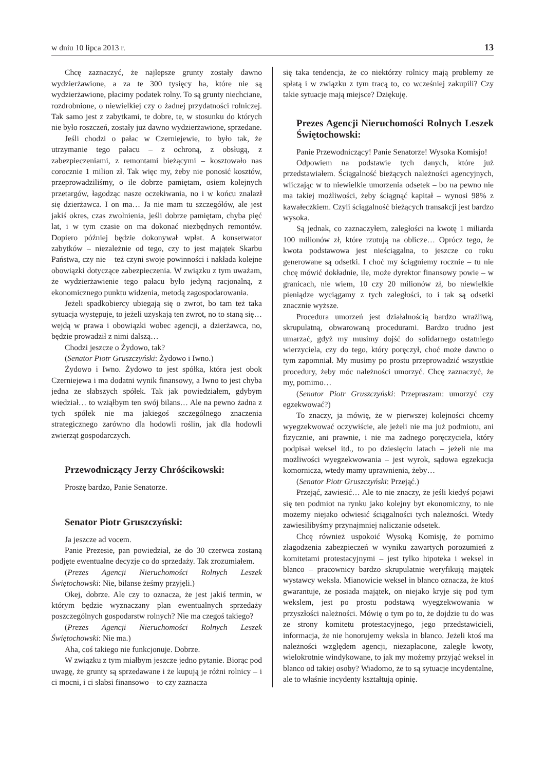w dniu 10 lipca 2013 r. 13
Chcę zaznaczyć, że najlepsze grunty zostały dawno wydzierżawione, a za te 300 tysięcy ha, które nie są wydzierżawione, płacimy podatek rolny. To są grunty niechciane, rozdrobnione, o niewielkiej czy o żadnej przydatności rolniczej. Tak samo jest z zabytkami, te dobre, te, w stosunku do których nie było roszczeń, zostały już dawno wydzierżawione, sprzedane.
Jeśli chodzi o pałac w Czerniejewie, to było tak, że utrzymanie tego pałacu – z ochroną, z obsługą, z zabezpieczeniami, z remontami bieżącymi – kosztowało nas corocznie 1 milion zł. Tak więc my, żeby nie ponosić kosztów, przeprowadziliśmy, o ile dobrze pamiętam, osiem kolejnych przetargów, łagodząc nasze oczekiwania, no i w końcu znalazł się dzierżawca. I on ma… Ja nie mam tu szczegółów, ale jest jakiś okres, czas zwolnienia, jeśli dobrze pamiętam, chyba pięć lat, i w tym czasie on ma dokonać niezbędnych remontów. Dopiero później będzie dokonywał wpłat. A konserwator zabytków – niezależnie od tego, czy to jest majątek Skarbu Państwa, czy nie – też czyni swoje powinności i nakłada kolejne obowiązki dotyczące zabezpieczenia. W związku z tym uważam, że wydzierżawienie tego pałacu było jedyną racjonalną, z ekonomicznego punktu widzenia, metodą zagospodarowania.
Jeżeli spadkobiercy ubiegają się o zwrot, bo tam też taka sytuacja występuje, to jeżeli uzyskają ten zwrot, no to staną się… wejdą w prawa i obowiązki wobec agencji, a dzierżawca, no, będzie prowadził z nimi dalszą…
Chodzi jeszcze o Żydowo, tak?
(Senator Piotr Gruszczyński: Żydowo i Iwno.)
Żydowo i Iwno. Żydowo to jest spółka, która jest obok Czerniejewa i ma dodatni wynik finansowy, a Iwno to jest chyba jedna ze słabszych spółek. Tak jak powiedziałem, gdybym wiedział… to wziąłbym ten swój bilans… Ale na pewno żadna z tych spółek nie ma jakiegoś szczególnego znaczenia strategicznego zarówno dla hodowli roślin, jak dla hodowli zwierząt gospodarczych.
Przewodniczący Jerzy Chróścikowski:
Proszę bardzo, Panie Senatorze.
Senator Piotr Gruszczyński:
Ja jeszcze ad vocem.
Panie Prezesie, pan powiedział, że do 30 czerwca zostaną podjęte ewentualne decyzje co do sprzedaży. Tak zrozumiałem.
(Prezes Agencji Nieruchomości Rolnych Leszek Świętochowski: Nie, bilanse żeśmy przyjęli.)
Okej, dobrze. Ale czy to oznacza, że jest jakiś termin, w którym będzie wyznaczany plan ewentualnych sprzedaży poszczególnych gospodarstw rolnych? Nie ma czegoś takiego?
(Prezes Agencji Nieruchomości Rolnych Leszek Świętochowski: Nie ma.)
Aha, coś takiego nie funkcjonuje. Dobrze.
W związku z tym miałbym jeszcze jedno pytanie. Biorąc pod uwagę, że grunty są sprzedawane i że kupują je różni rolnicy – i ci mocni, i ci słabsi finansowo – to czy zaznacza
się taka tendencja, że co niektórzy rolnicy mają problemy ze spłatą i w związku z tym tracą to, co wcześniej zakupili? Czy takie sytuacje mają miejsce? Dziękuję.
Prezes Agencji Nieruchomości Rolnych Leszek Świętochowski:
Panie Przewodniczący! Panie Senatorze! Wysoka Komisjo!
Odpowiem na podstawie tych danych, które już przedstawiałem. Ściągalność bieżących należności agencyjnych, wliczając w to niewielkie umorzenia odsetek – bo na pewno nie ma takiej możliwości, żeby ściągnąć kapitał – wynosi 98% z kawałeczkiem. Czyli ściągalność bieżących transakcji jest bardzo wysoka.
Są jednak, co zaznaczyłem, zaległości na kwotę 1 miliarda 100 milionów zł, które rzutują na oblicze… Oprócz tego, że kwota podstawowa jest nieściągalna, to jeszcze co roku generowane są odsetki. I choć my ściągniemy rocznie – tu nie chcę mówić dokładnie, ile, może dyrektor finansowy powie – w granicach, nie wiem, 10 czy 20 milionów zł, bo niewielkie pieniądze wyciągamy z tych zaległości, to i tak są odsetki znacznie wyższe.
Procedura umorzeń jest działalnością bardzo wrażliwą, skrupulatną, obwarowaną procedurami. Bardzo trudno jest umarzać, gdyż my musimy dojść do solidarnego ostatniego wierzyciela, czy do tego, który poręczył, choć może dawno o tym zapomniał. My musimy po prostu przeprowadzić wszystkie procedury, żeby móc należności umorzyć. Chcę zaznaczyć, że my, pomimo…
(Senator Piotr Gruszczyński: Przepraszam: umorzyć czy egzekwować?)
To znaczy, ja mówię, że w pierwszej kolejności chcemy wyegzekwować oczywiście, ale jeżeli nie ma już podmiotu, ani fizycznie, ani prawnie, i nie ma żadnego poręczyciela, który podpisał weksel itd., to po dziesięciu latach – jeżeli nie ma możliwości wyegzekwowania – jest wyrok, sądowa egzekucja komornicza, wtedy mamy uprawnienia, żeby…
(Senator Piotr Gruszczyński: Przejąć.)
Przejąć, zawiesić… Ale to nie znaczy, że jeśli kiedyś pojawi się ten podmiot na rynku jako kolejny byt ekonomiczny, to nie możemy niejako odwiesić ściągalności tych należności. Wtedy zawiesilibyśmy przynajmniej naliczanie odsetek.
Chcę również uspokoić Wysoką Komisję, że pomimo złagodzenia zabezpieczeń w wyniku zawartych porozumień z komitetami protestacyjnymi – jest tylko hipoteka i weksel in blanco – pracownicy bardzo skrupulatnie weryfikują majątek wystawcy weksla. Mianowicie weksel in blanco oznacza, że ktoś gwarantuje, że posiada majątek, on niejako kryje się pod tym wekslem, jest po prostu podstawą wyegzekwowania w przyszłości należności. Mówię o tym po to, że dojdzie tu do was ze strony komitetu protestacyjnego, jego przedstawicieli, informacja, że nie honorujemy weksla in blanco. Jeżeli ktoś ma należności względem agencji, niezapłacone, zaległe kwoty, wielokrotnie windykowane, to jak my możemy przyjąć weksel in blanco od takiej osoby? Wiadomo, że to są sytuacje incydentalne, ale to właśnie incydenty kształtują opinię.